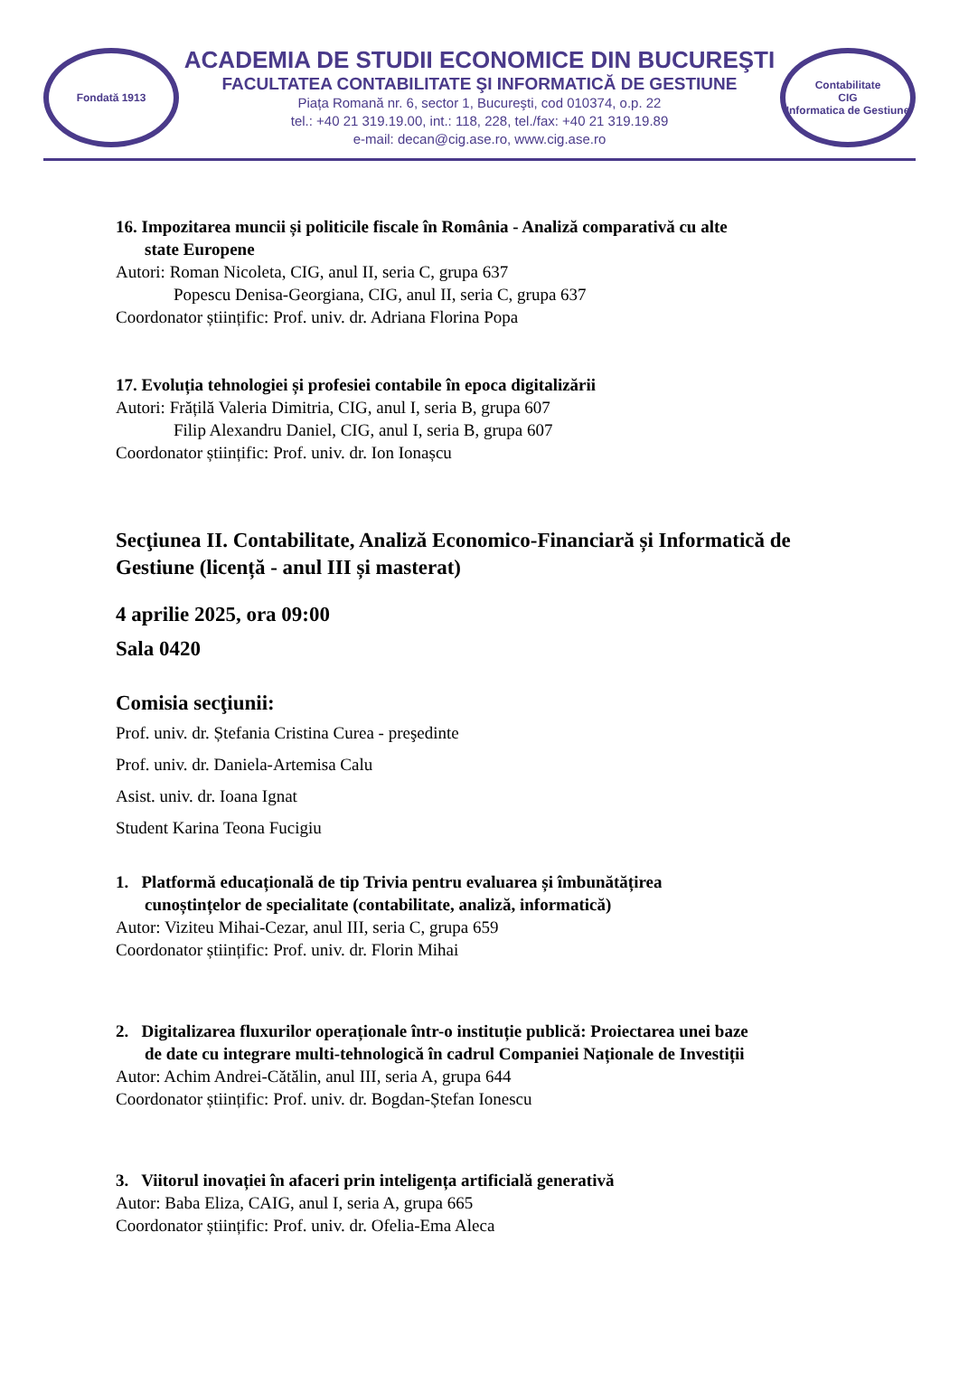Fondată 1913
ACADEMIA DE STUDII ECONOMICE DIN BUCUREŞTI
FACULTATEA CONTABILITATE ŞI INFORMATICĂ DE GESTIUNE
Piața Romană nr. 6, sector 1, Bucureşti, cod 010374, o.p. 22
tel.: +40 21 319.19.00, int.: 118, 228, tel./fax: +40 21 319.19.89
e-mail: decan@cig.ase.ro, www.cig.ase.ro
Contabilitate
CIG
Informatica de Gestiune
16. Impozitarea muncii și politicile fiscale în România - Analiză comparativă cu alte
state Europene
Autori: Roman Nicoleta, CIG, anul II, seria C, grupa 637
Popescu Denisa-Georgiana, CIG, anul II, seria C, grupa 637
Coordonator științific: Prof. univ. dr. Adriana Florina Popa
17. Evoluția tehnologiei și profesiei contabile în epoca digitalizării
Autori: Frățilă Valeria Dimitria, CIG, anul I, seria B, grupa 607
Filip Alexandru Daniel, CIG, anul I, seria B, grupa 607
Coordonator științific: Prof. univ. dr. Ion Ionașcu
Secţiunea II. Contabilitate, Analiză Economico-Financiară și Informatică de Gestiune (licență - anul III și masterat)
4 aprilie 2025, ora 09:00
Sala 0420
Comisia secţiunii:
Prof. univ. dr. Ștefania Cristina Curea - preşedinte
Prof. univ. dr. Daniela-Artemisa Calu
Asist. univ. dr. Ioana Ignat
Student Karina Teona Fucigiu
1. Platformă educațională de tip Trivia pentru evaluarea și îmbunătățirea
cunoștințelor de specialitate (contabilitate, analiză, informatică)
Autor: Viziteu Mihai-Cezar, anul III, seria C, grupa 659
Coordonator științific: Prof. univ. dr. Florin Mihai
2. Digitalizarea fluxurilor operaționale într-o instituție publică: Proiectarea unei baze
de date cu integrare multi-tehnologică în cadrul Companiei Naționale de Investiții
Autor: Achim Andrei-Cătălin, anul III, seria A, grupa 644
Coordonator științific: Prof. univ. dr. Bogdan-Ștefan Ionescu
3. Viitorul inovației în afaceri prin inteligența artificială generativă
Autor: Baba Eliza, CAIG, anul I, seria A, grupa 665
Coordonator științific: Prof. univ. dr. Ofelia-Ema Aleca